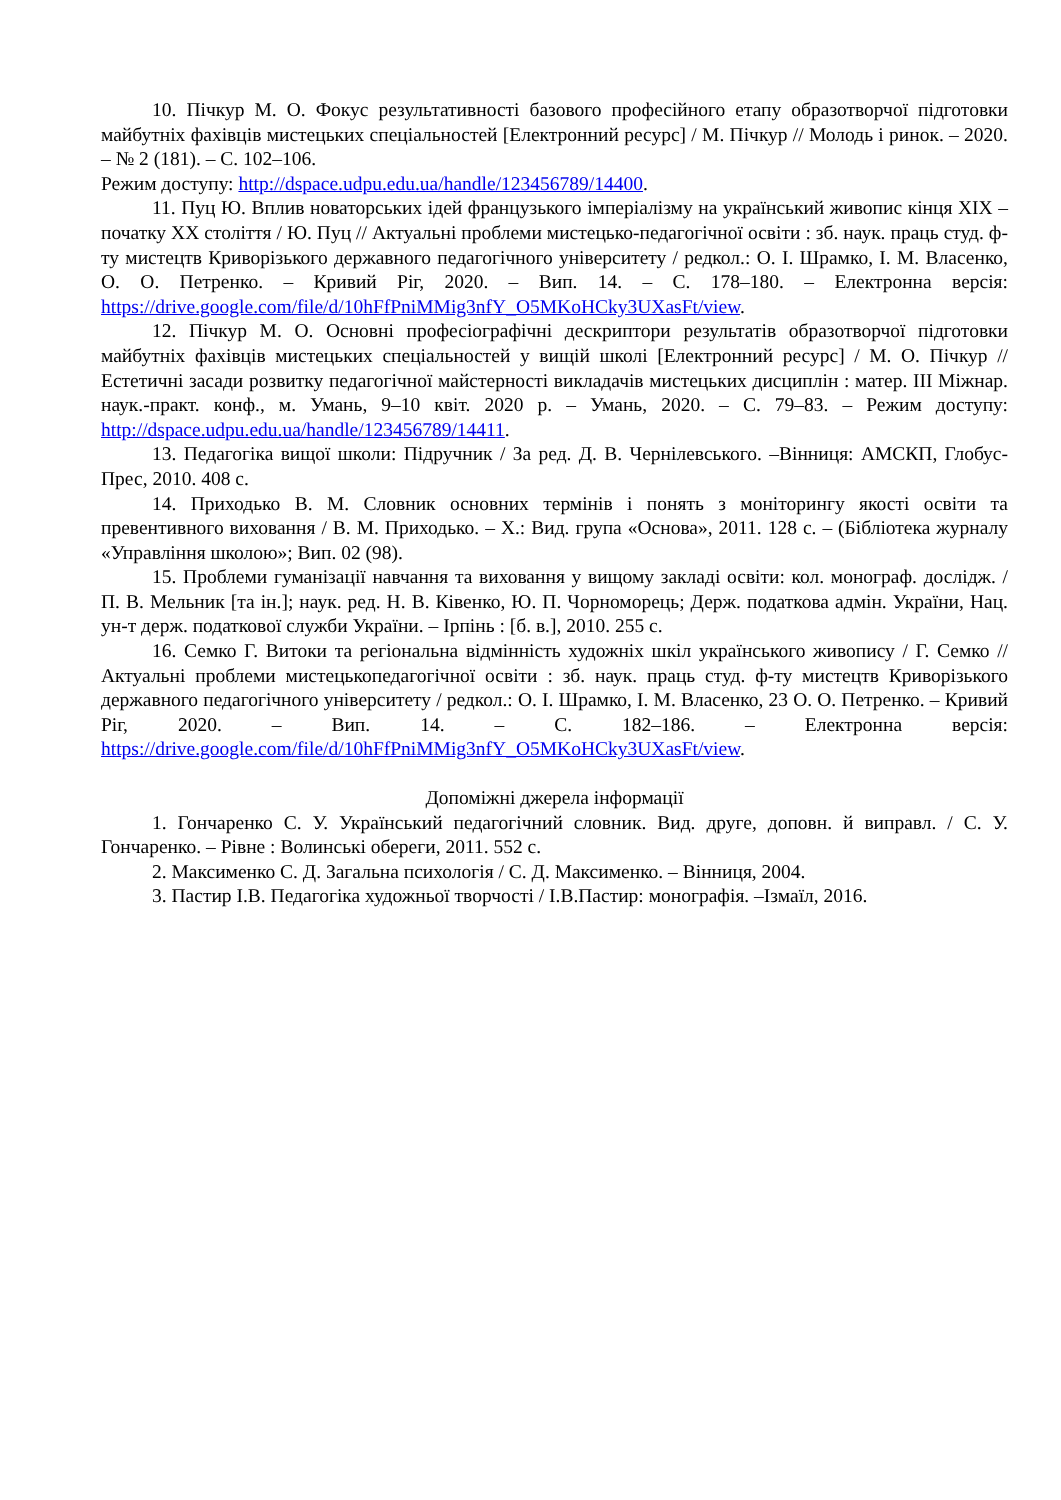10. Пічкур М. О. Фокус результативності базового професійного етапу образотворчої підготовки майбутніх фахівців мистецьких спеціальностей [Електронний ресурс] / М. Пічкур // Молодь і ринок. – 2020. – № 2 (181). – С. 102–106.
Режим доступу: http://dspace.udpu.edu.ua/handle/123456789/14400.
11. Пуц Ю. Вплив новаторських ідей французького імперіалізму на український живопис кінця XIX – початку XX століття / Ю. Пуц // Актуальні проблеми мистецько-педагогічної освіти : зб. наук. праць студ. ф-ту мистецтв Криворізького державного педагогічного університету / редкол.: О. І. Шрамко, І. М. Власенко, О. О. Петренко. – Кривий Ріг, 2020. – Вип. 14. – С. 178–180. – Електронна версія: https://drive.google.com/file/d/10hFfPniMMig3nfY_O5MKoHCky3UXasFt/view.
12. Пічкур М. О. Основні професіографічні дескриптори результатів образотворчої підготовки майбутніх фахівців мистецьких спеціальностей у вищій школі [Електронний ресурс] / М. О. Пічкур // Естетичні засади розвитку педагогічної майстерності викладачів мистецьких дисциплін : матер. ІІІ Міжнар. наук.-практ. конф., м. Умань, 9–10 квіт. 2020 р. – Умань, 2020. – С. 79–83. – Режим доступу: http://dspace.udpu.edu.ua/handle/123456789/14411.
13. Педагогіка вищої школи: Підручник / За ред. Д. В. Чернілевського. –Вінниця: АМСКП, Глобус-Прес, 2010. 408 с.
14. Приходько В. М. Словник основних термінів і понять з моніторингу якості освіти та превентивного виховання / В. М. Приходько. – Х.: Вид. група «Основа», 2011. 128 с. – (Бібліотека журналу «Управління школою»; Вип. 02 (98).
15. Проблеми гуманізації навчання та виховання у вищому закладі освіти: кол. монограф. дослідж. / П. В. Мельник [та ін.]; наук. ред. Н. В. Ківенко, Ю. П. Чорноморець; Держ. податкова адмін. України, Нац. ун-т держ. податкової служби України. – Ірпінь : [б. в.], 2010. 255 с.
16. Семко Г. Витоки та регіональна відмінність художніх шкіл українського живопису / Г. Семко // Актуальні проблеми мистецькопедагогічної освіти : зб. наук. праць студ. ф-ту мистецтв Криворізького державного педагогічного університету / редкол.: О. І. Шрамко, І. М. Власенко, 23 О. О. Петренко. – Кривий Ріг, 2020. – Вип. 14. – С. 182–186. – Електронна версія: https://drive.google.com/file/d/10hFfPniMMig3nfY_O5MKoHCky3UXasFt/view.
Допоміжні джерела інформації
1. Гончаренко С. У. Український педагогічний словник. Вид. друге, доповн. й виправл. / С. У. Гончаренко. – Рівне : Волинські обереги, 2011. 552 с.
2. Максименко С. Д. Загальна психологія / С. Д. Максименко. – Вінниця, 2004.
3. Пастир І.В. Педагогіка художньої творчості / І.В.Пастир: монографія. –Ізмаїл, 2016.